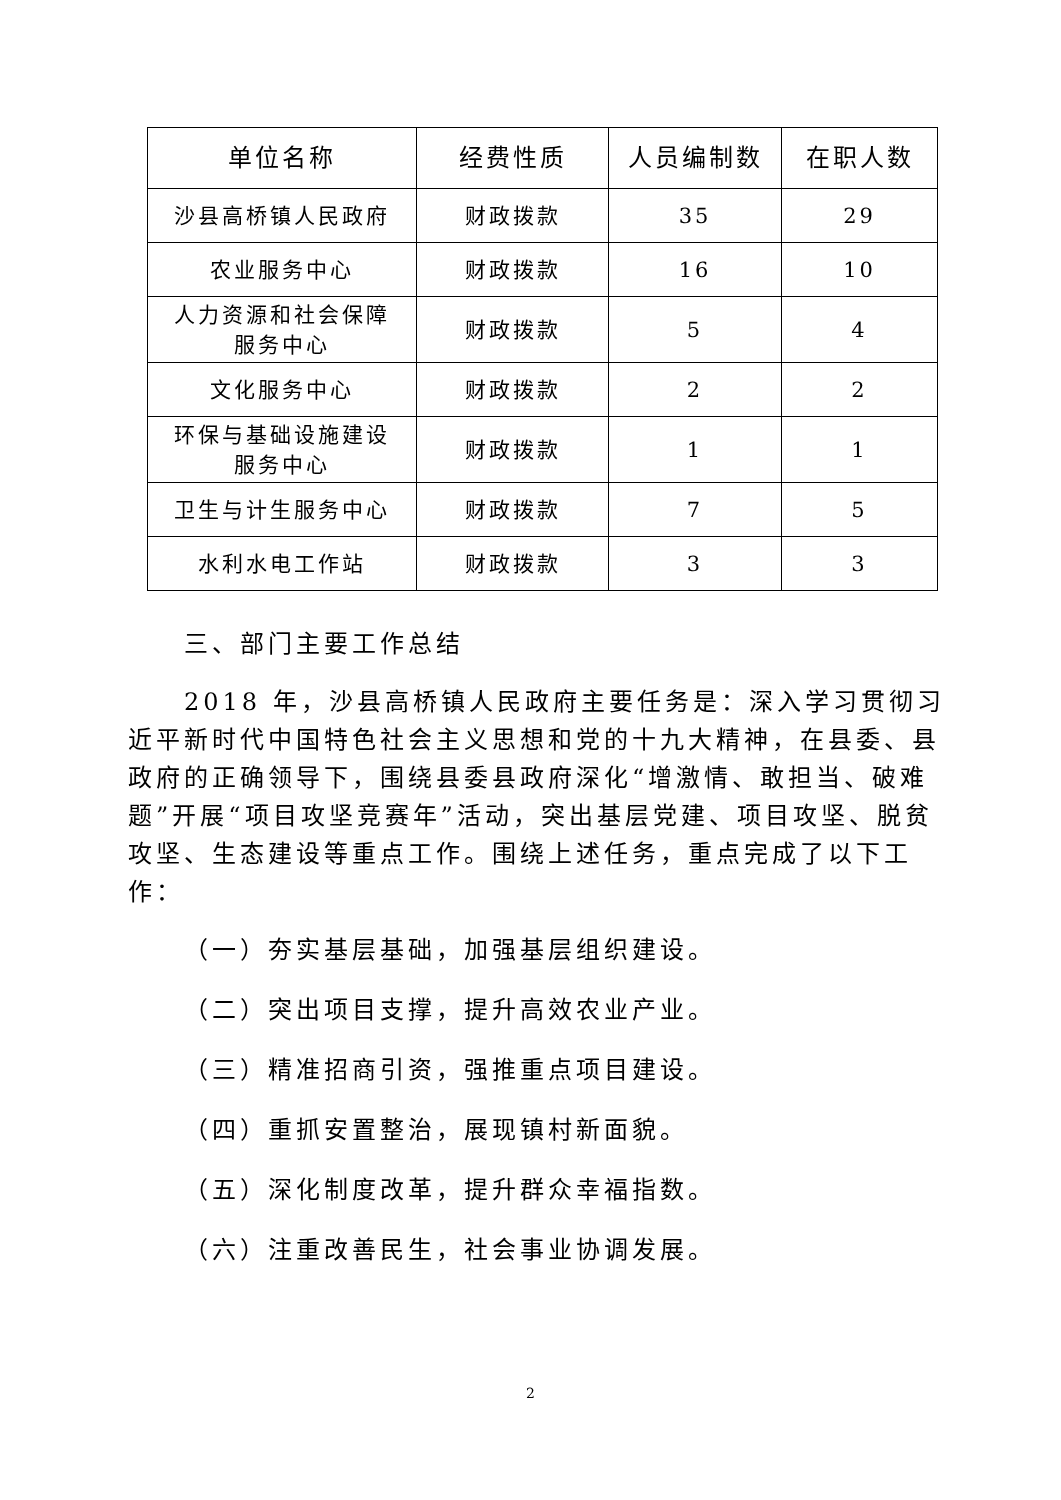| 单位名称 | 经费性质 | 人员编制数 | 在职人数 |
| --- | --- | --- | --- |
| 沙县高桥镇人民政府 | 财政拨款 | 35 | 29 |
| 农业服务中心 | 财政拨款 | 16 | 10 |
| 人力资源和社会保障 服务中心 | 财政拨款 | 5 | 4 |
| 文化服务中心 | 财政拨款 | 2 | 2 |
| 环保与基础设施建设 服务中心 | 财政拨款 | 1 | 1 |
| 卫生与计生服务中心 | 财政拨款 | 7 | 5 |
| 水利水电工作站 | 财政拨款 | 3 | 3 |
三、部门主要工作总结
2018 年，沙县高桥镇人民政府主要任务是：深入学习贯彻习近平新时代中国特色社会主义思想和党的十九大精神，在县委、县政府的正确领导下，围绕县委县政府深化“增激情、敢担当、破难题”开展“项目攻坚竞赛年”活动，突出基层党建、项目攻坚、脱贫攻坚、生态建设等重点工作。围绕上述任务，重点完成了以下工作：
（一）夯实基层基础，加强基层组织建设。
（二）突出项目支撑，提升高效农业产业。
（三）精准招商引资，强推重点项目建设。
（四）重抓安置整治，展现镇村新面貌。
（五）深化制度改革，提升群众幸福指数。
（六）注重改善民生，社会事业协调发展。
2